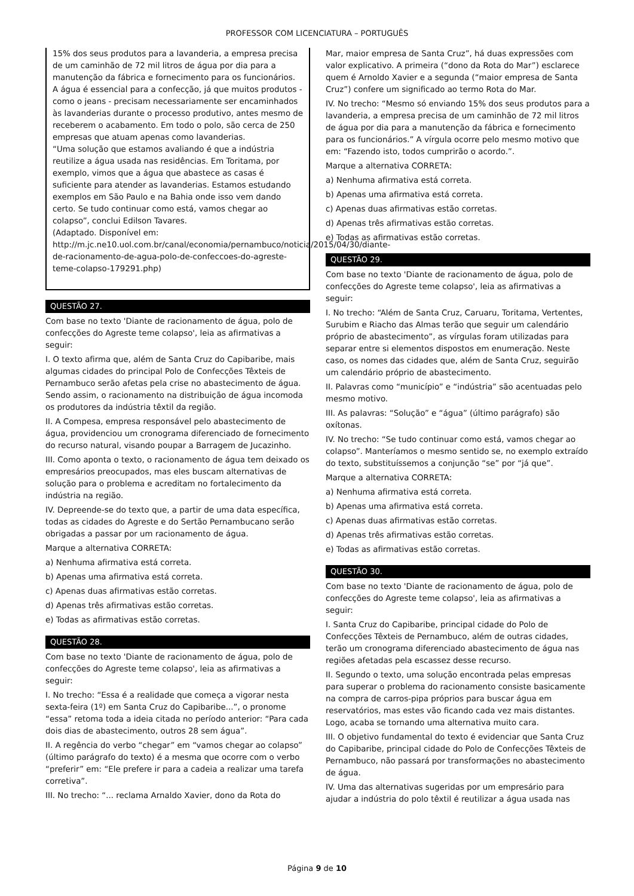PROFESSOR COM LICENCIATURA – PORTUGUÊS
15% dos seus produtos para a lavanderia, a empresa precisa de um caminhão de 72 mil litros de água por dia para a manutenção da fábrica e fornecimento para os funcionários.
A água é essencial para a confecção, já que muitos produtos - como o jeans - precisam necessariamente ser encaminhados às lavanderias durante o processo produtivo, antes mesmo de receberem o acabamento. Em todo o polo, são cerca de 250 empresas que atuam apenas como lavanderias.
“Uma solução que estamos avaliando é que a indústria reutilize a água usada nas residências. Em Toritama, por exemplo, vimos que a água que abastece as casas é suficiente para atender as lavanderias. Estamos estudando exemplos em São Paulo e na Bahia onde isso vem dando certo. Se tudo continuar como está, vamos chegar ao colapso”, conclui Edilson Tavares.
(Adaptado. Disponível em: http://m.jc.ne10.uol.com.br/canal/economia/pernambuco/noticia/2015/04/30/diante-de-racionamento-de-agua-polo-de-confeccoes-do-agreste-teme-colapso-179291.php)
QUESTÃO 27.
Com base no texto 'Diante de racionamento de água, polo de confecções do Agreste teme colapso', leia as afirmativas a seguir:
I. O texto afirma que, além de Santa Cruz do Capibaribe, mais algumas cidades do principal Polo de Confecções Têxteis de Pernambuco serão afetas pela crise no abastecimento de água. Sendo assim, o racionamento na distribuição de água incomoda os produtores da indústria têxtil da região.
II. A Compesa, empresa responsável pelo abastecimento de água, providenciou um cronograma diferenciado de fornecimento do recurso natural, visando poupar a Barragem de Jucazinho.
III. Como aponta o texto, o racionamento de água tem deixado os empresários preocupados, mas eles buscam alternativas de solução para o problema e acreditam no fortalecimento da indústria na região.
IV. Depreende-se do texto que, a partir de uma data específica, todas as cidades do Agreste e do Sertão Pernambucano serão obrigadas a passar por um racionamento de água.
Marque a alternativa CORRETA:
a) Nenhuma afirmativa está correta.
b) Apenas uma afirmativa está correta.
c) Apenas duas afirmativas estão corretas.
d) Apenas três afirmativas estão corretas.
e) Todas as afirmativas estão corretas.
QUESTÃO 28.
Com base no texto 'Diante de racionamento de água, polo de confecções do Agreste teme colapso', leia as afirmativas a seguir:
I. No trecho: “Essa é a realidade que começa a vigorar nesta sexta-feira (1º) em Santa Cruz do Capibaribe...”, o pronome “essa” retoma toda a ideia citada no período anterior: “Para cada dois dias de abastecimento, outros 28 sem água”.
II. A regência do verbo “chegar” em “vamos chegar ao colapso” (último parágrafo do texto) é a mesma que ocorre com o verbo “preferir” em: “Ele prefere ir para a cadeia a realizar uma tarefa corretiva”.
III. No trecho: “... reclama Arnaldo Xavier, dono da Rota do
Mar, maior empresa de Santa Cruz”, há duas expressões com valor explicativo. A primeira (“dono da Rota do Mar”) esclarece quem é Arnoldo Xavier e a segunda (“maior empresa de Santa Cruz”) confere um significado ao termo Rota do Mar.
IV. No trecho: “Mesmo só enviando 15% dos seus produtos para a lavanderia, a empresa precisa de um caminhão de 72 mil litros de água por dia para a manutenção da fábrica e fornecimento para os funcionários.” A vírgula ocorre pelo mesmo motivo que em: “Fazendo isto, todos cumprirão o acordo.”.
Marque a alternativa CORRETA:
a) Nenhuma afirmativa está correta.
b) Apenas uma afirmativa está correta.
c) Apenas duas afirmativas estão corretas.
d) Apenas três afirmativas estão corretas.
e) Todas as afirmativas estão corretas.
QUESTÃO 29.
Com base no texto 'Diante de racionamento de água, polo de confecções do Agreste teme colapso', leia as afirmativas a seguir:
I. No trecho: “Além de Santa Cruz, Caruaru, Toritama, Vertentes, Surubim e Riacho das Almas terão que seguir um calendário próprio de abastecimento”, as vírgulas foram utilizadas para separar entre si elementos dispostos em enumeração. Neste caso, os nomes das cidades que, além de Santa Cruz, seguirão um calendário próprio de abastecimento.
II. Palavras como “município” e “indústria” são acentuadas pelo mesmo motivo.
III. As palavras: “Solução” e “água” (último parágrafo) são oxítonas.
IV. No trecho: “Se tudo continuar como está, vamos chegar ao colapso”. Manteríamos o mesmo sentido se, no exemplo extraído do texto, substituíssemos a conjunção “se” por “já que”.
Marque a alternativa CORRETA:
a) Nenhuma afirmativa está correta.
b) Apenas uma afirmativa está correta.
c) Apenas duas afirmativas estão corretas.
d) Apenas três afirmativas estão corretas.
e) Todas as afirmativas estão corretas.
QUESTÃO 30.
Com base no texto 'Diante de racionamento de água, polo de confecções do Agreste teme colapso', leia as afirmativas a seguir:
I. Santa Cruz do Capibaribe, principal cidade do Polo de Confecções Têxteis de Pernambuco, além de outras cidades, terão um cronograma diferenciado abastecimento de água nas regiões afetadas pela escassez desse recurso.
II. Segundo o texto, uma solução encontrada pelas empresas para superar o problema do racionamento consiste basicamente na compra de carros-pipa próprios para buscar água em reservatórios, mas estes vão ficando cada vez mais distantes. Logo, acaba se tornando uma alternativa muito cara.
III. O objetivo fundamental do texto é evidenciar que Santa Cruz do Capibaribe, principal cidade do Polo de Confecções Têxteis de Pernambuco, não passará por transformações no abastecimento de água.
IV. Uma das alternativas sugeridas por um empresário para ajudar a indústria do polo têxtil é reutilizar a água usada nas
Página 9 de 10